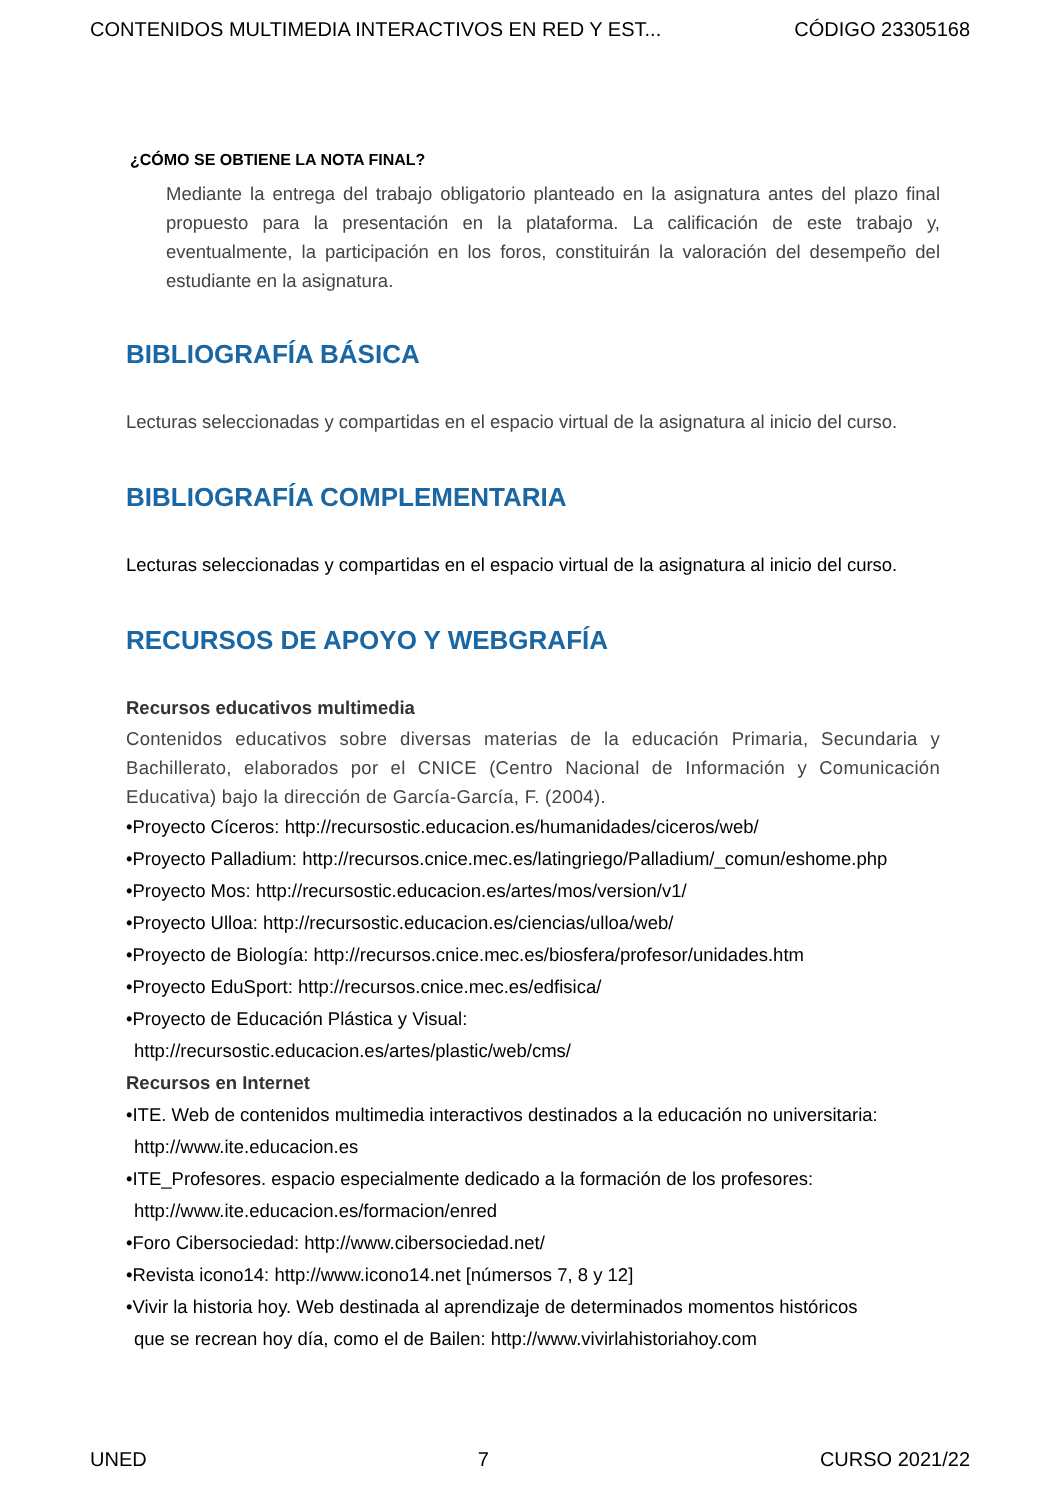CONTENIDOS MULTIMEDIA INTERACTIVOS EN RED Y EST... CÓDIGO 23305168
¿CÓMO SE OBTIENE LA NOTA FINAL?
Mediante la entrega del trabajo obligatorio planteado en la asignatura antes del plazo final propuesto para la presentación en la plataforma. La calificación de este trabajo y, eventualmente, la participación en los foros, constituirán la valoración del desempeño del estudiante en la asignatura.
BIBLIOGRAFÍA BÁSICA
Lecturas seleccionadas y compartidas en el espacio virtual de la asignatura al inicio del curso.
BIBLIOGRAFÍA COMPLEMENTARIA
Lecturas seleccionadas y compartidas en el espacio virtual de la asignatura al inicio del curso.
RECURSOS DE APOYO Y WEBGRAFÍA
Recursos educativos multimedia
Contenidos educativos sobre diversas materias de la educación Primaria, Secundaria y Bachillerato, elaborados por el CNICE (Centro Nacional de Información y Comunicación Educativa) bajo la dirección de García-García, F. (2004).
•Proyecto Cíceros: http://recursostic.educacion.es/humanidades/ciceros/web/
•Proyecto Palladium: http://recursos.cnice.mec.es/latingriego/Palladium/_comun/eshome.php
•Proyecto Mos: http://recursostic.educacion.es/artes/mos/version/v1/
•Proyecto Ulloa: http://recursostic.educacion.es/ciencias/ulloa/web/
•Proyecto de Biología: http://recursos.cnice.mec.es/biosfera/profesor/unidades.htm
•Proyecto EduSport: http://recursos.cnice.mec.es/edfisica/
•Proyecto de Educación Plástica y Visual:
http://recursostic.educacion.es/artes/plastic/web/cms/
Recursos en Internet
•ITE. Web de contenidos multimedia interactivos destinados a la educación no universitaria:
http://www.ite.educacion.es
•ITE_Profesores. espacio especialmente dedicado a la formación de los profesores:
http://www.ite.educacion.es/formacion/enred
•Foro Cibersociedad: http://www.cibersociedad.net/
•Revista icono14: http://www.icono14.net [númersos 7, 8 y 12]
•Vivir la historia hoy. Web destinada al aprendizaje de determinados momentos históricos
que se recrean hoy día, como el de Bailen: http://www.vivirlahistoriahoy.com
UNED 7 CURSO 2021/22